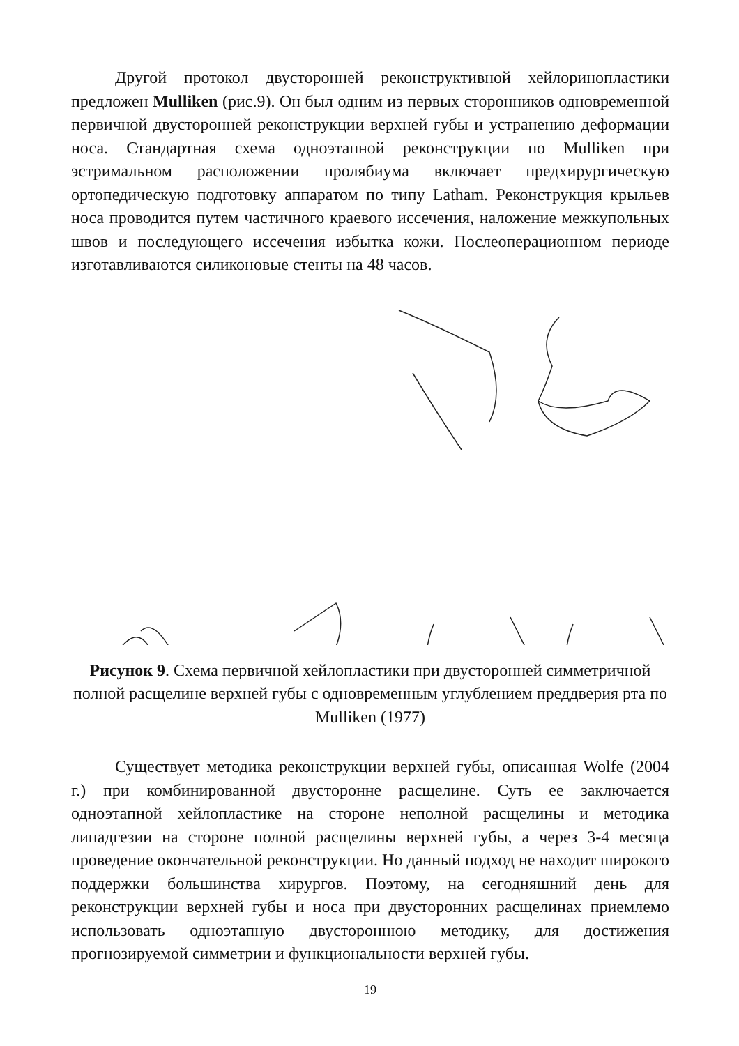Другой протокол двусторонней реконструктивной хейлоринопластики предложен Mulliken (рис.9). Он был одним из первых сторонников одновременной первичной двусторонней реконструкции верхней губы и устранению деформации носа. Стандартная схема одноэтапной реконструкции по Mulliken при эстримальном расположении пролябиума включает предхирургическую ортопедическую подготовку аппаратом по типу Latham. Реконструкция крыльев носа проводится путем частичного краевого иссечения, наложение межкупольных швов и последующего иссечения избытка кожи. Послеоперационном периоде изготавливаются силиконовые стенты на 48 часов.
Рисунок 9. Схема первичной хейлопластики при двусторонней симметричной полной расщелине верхней губы с одновременным углублением преддверия рта по Mulliken (1977)
Существует методика реконструкции верхней губы, описанная Wolfe (2004 г.) при комбинированной двусторонне расщелине. Суть ее заключается одноэтапной хейлопластике на стороне неполной расщелины и методика липадгезии на стороне полной расщелины верхней губы, а через 3-4 месяца проведение окончательной реконструкции. Но данный подход не находит широкого поддержки большинства хирургов. Поэтому, на сегодняшний день для реконструкции верхней губы и носа при двусторонних расщелинах приемлемо использовать одноэтапную двустороннюю методику, для достижения прогнозируемой симметрии и функциональности верхней губы.
19